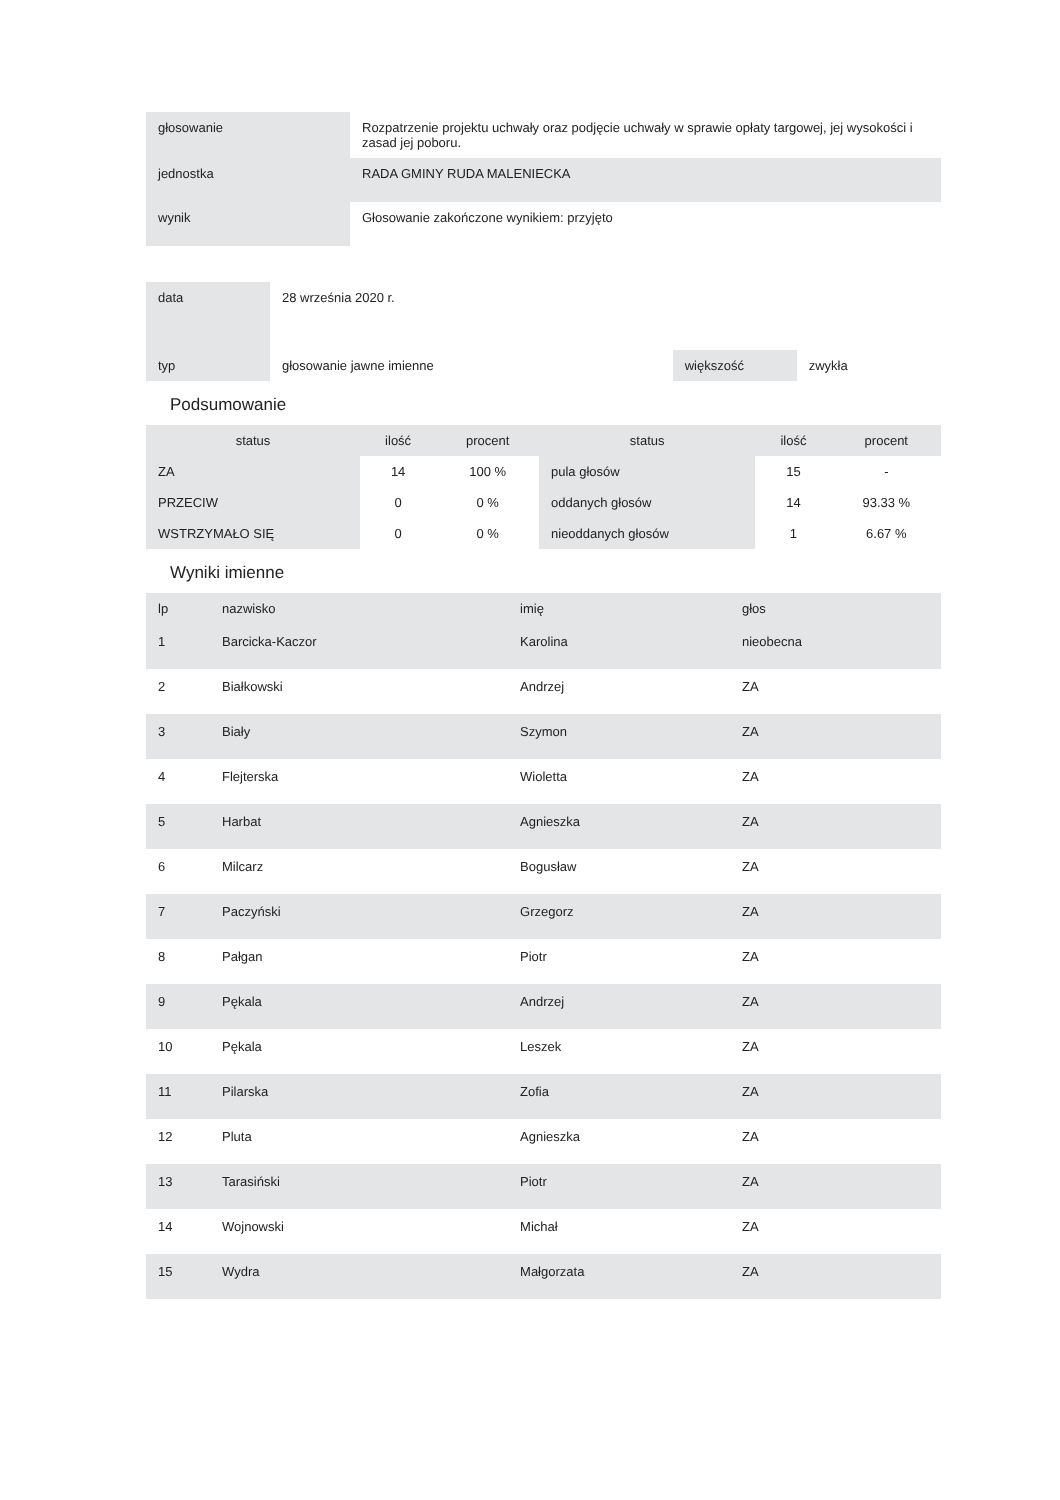| głosowanie | Rozpatrzenie projektu uchwały oraz podjęcie uchwały w sprawie opłaty targowej, jej wysokości i zasad jej poboru. |
| jednostka | RADA GMINY RUDA MALENIECKA |
| wynik | Głosowanie zakończone wynikiem: przyjęto |
| data | 28 września 2020 r. | | |
| typ | głosowanie jawne imienne | większość | zwykła |
Podsumowanie
| status | ilość | procent | status | ilość | procent |
| --- | --- | --- | --- | --- | --- |
| ZA | 14 | 100 % | pula głosów | 15 | - |
| PRZECIW | 0 | 0 % | oddanych głosów | 14 | 93.33 % |
| WSTRZYMAŁO SIĘ | 0 | 0 % | nieoddanych głosów | 1 | 6.67 % |
Wyniki imienne
| lp | nazwisko | imię | głos |
| --- | --- | --- | --- |
| 1 | Barcicka-Kaczor | Karolina | nieobecna |
| 2 | Białkowski | Andrzej | ZA |
| 3 | Biały | Szymon | ZA |
| 4 | Flejterska | Wioletta | ZA |
| 5 | Harbat | Agnieszka | ZA |
| 6 | Milcarz | Bogusław | ZA |
| 7 | Paczyński | Grzegorz | ZA |
| 8 | Pałgan | Piotr | ZA |
| 9 | Pękala | Andrzej | ZA |
| 10 | Pękala | Leszek | ZA |
| 11 | Pilarska | Zofia | ZA |
| 12 | Pluta | Agnieszka | ZA |
| 13 | Tarasiński | Piotr | ZA |
| 14 | Wojnowski | Michał | ZA |
| 15 | Wydra | Małgorzata | ZA |